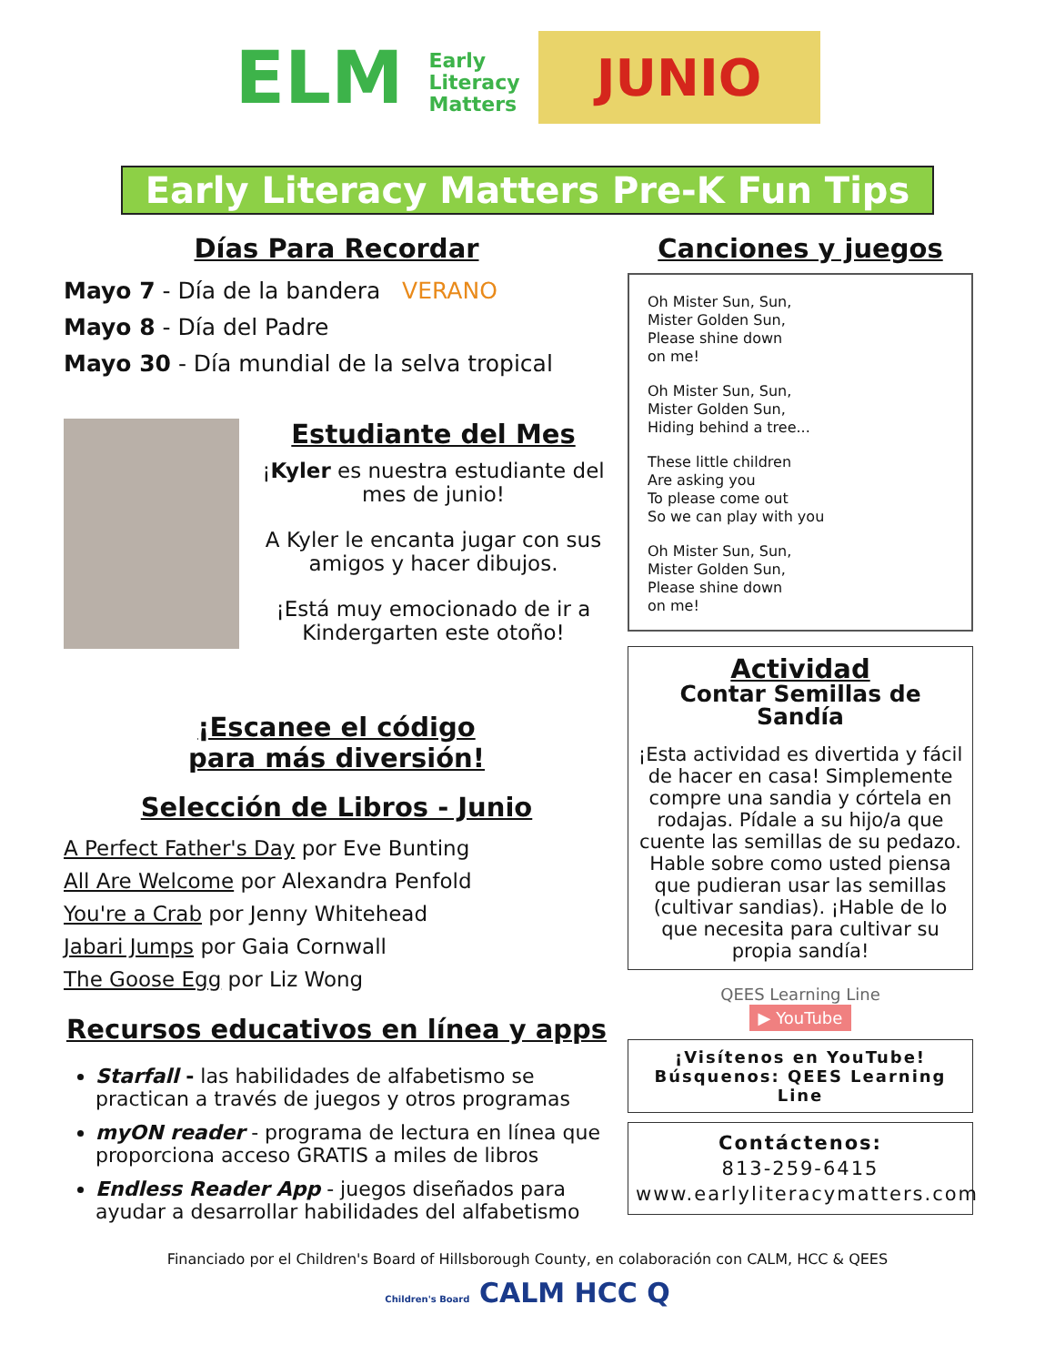ELM Early
Literacy
Matters
JUNIO
Early Literacy Matters Pre-K Fun Tips
Días Para Recordar
Mayo 7 - Día de la bandera VERANO
Mayo 8 - Día del Padre
Mayo 30 - Día mundial de la selva tropical
Estudiante del Mes
¡Kyler es nuestra estudiante del mes de junio!
A Kyler le encanta jugar con sus amigos y hacer dibujos.
¡Está muy emocionado de ir a Kindergarten este otoño!
¡Escanee el código
para más diversión!
Selección de Libros - Junio
A Perfect Father's Day por Eve Bunting
All Are Welcome por Alexandra Penfold
You're a Crab por Jenny Whitehead
Jabari Jumps por Gaia Cornwall
The Goose Egg por Liz Wong
Recursos educativos en línea y apps
Starfall - las habilidades de alfabetismo se practican a través de juegos y otros programas
myON reader - programa de lectura en línea que proporciona acceso GRATIS a miles de libros
Endless Reader App - juegos diseñados para ayudar a desarrollar habilidades del alfabetismo
Canciones y juegos
Oh Mister Sun, Sun,
Mister Golden Sun,
Please shine down
on me!
Oh Mister Sun, Sun,
Mister Golden Sun,
Hiding behind a tree...
These little children
Are asking you
To please come out
So we can play with you
Oh Mister Sun, Sun,
Mister Golden Sun,
Please shine down
on me!
Actividad
Contar Semillas de Sandía
¡Esta actividad es divertida y fácil de hacer en casa! Simplemente compre una sandia y córtela en rodajas. Pídale a su hijo/a que cuente las semillas de su pedazo. Hable sobre como usted piensa que pudieran usar las semillas (cultivar sandias). ¡Hable de lo que necesita para cultivar su propia sandía!
QEES Learning Line
▶ YouTube
¡Visítenos en YouTube! Búsquenos: QEES Learning Line
Contáctenos:
813-259-6415
www.earlyliteracymatters.com
Financiado por el Children's Board of Hillsborough County, en colaboración con CALM, HCC & QEES
Children's Board CALM HCC Q